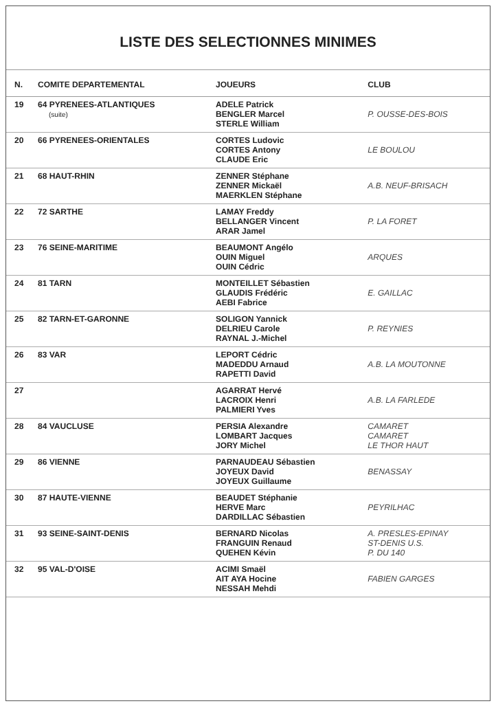LISTE DES SELECTIONNES MINIMES
| N. | COMITE DEPARTEMENTAL | JOUEURS | CLUB |
| --- | --- | --- | --- |
| 19 | 64 PYRENEES-ATLANTIQUES (suite) | ADELE Patrick BENGLER Marcel STERLE William | P. OUSSE-DES-BOIS |
| 20 | 66 PYRENEES-ORIENTALES | CORTES Ludovic CORTES Antony CLAUDE Eric | LE BOULOU |
| 21 | 68 HAUT-RHIN | ZENNER Stéphane ZENNER Mickaël MAERKLEN Stéphane | A.B. NEUF-BRISACH |
| 22 | 72 SARTHE | LAMAY Freddy BELLANGER Vincent ARAR Jamel | P. LA FORET |
| 23 | 76 SEINE-MARITIME | BEAUMONT Angélo OUIN Miguel OUIN Cédric | ARQUES |
| 24 | 81 TARN | MONTEILLET Sébastien GLAUDIS Frédéric AEBI Fabrice | E. GAILLAC |
| 25 | 82 TARN-ET-GARONNE | SOLIGON Yannick DELRIEU Carole RAYNAL J.-Michel | P. REYNIES |
| 26 | 83 VAR | LEPORT Cédric MADEDDU Arnaud RAPETTI David | A.B. LA MOUTONNE |
| 27 | | AGARRAT Hervé LACROIX Henri PALMIERI Yves | A.B. LA FARLEDE |
| 28 | 84 VAUCLUSE | PERSIA Alexandre LOMBART Jacques JORY Michel | CAMARET CAMARET LE THOR HAUT |
| 29 | 86 VIENNE | PARNAUDEAU Sébastien JOYEUX David JOYEUX Guillaume | BENASSAY |
| 30 | 87 HAUTE-VIENNE | BEAUDET Stéphanie HERVE Marc DARDILLAC Sébastien | PEYRILHAC |
| 31 | 93 SEINE-SAINT-DENIS | BERNARD Nicolas FRANGUIN Renaud QUEHEN Kévin | A. PRESLES-EPINAY ST-DENIS U.S. P. DU 140 |
| 32 | 95 VAL-D'OISE | ACIMI Smaël AIT AYA Hocine NESSAH Mehdi | FABIEN GARGES |